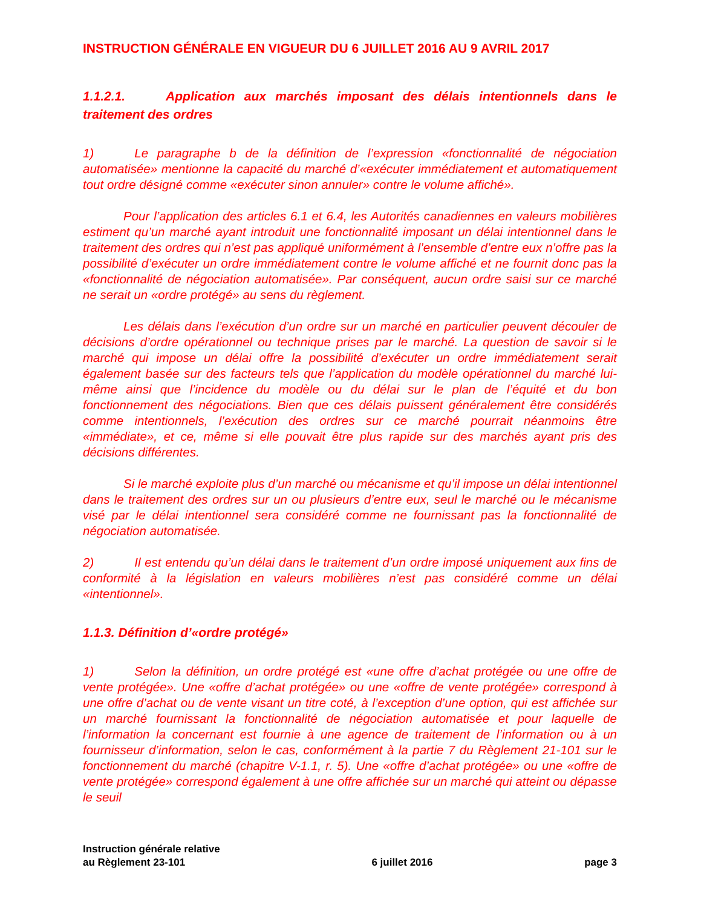INSTRUCTION GÉNÉRALE EN VIGUEUR DU 6 JUILLET 2016 AU 9 AVRIL 2017
1.1.2.1. Application aux marchés imposant des délais intentionnels dans le traitement des ordres
1) Le paragraphe b de la définition de l’expression «fonctionnalité de négociation automatisée» mentionne la capacité du marché d’«exécuter immédiatement et automatiquement tout ordre désigné comme «exécuter sinon annuler» contre le volume affiché».
Pour l’application des articles 6.1 et 6.4, les Autorités canadiennes en valeurs mobilières estiment qu’un marché ayant introduit une fonctionnalité imposant un délai intentionnel dans le traitement des ordres qui n’est pas appliqué uniformément à l’ensemble d’entre eux n’offre pas la possibilité d’exécuter un ordre immédiatement contre le volume affiché et ne fournit donc pas la «fonctionnalité de négociation automatisée». Par conséquent, aucun ordre saisi sur ce marché ne serait un «ordre protégé» au sens du règlement.
Les délais dans l’exécution d’un ordre sur un marché en particulier peuvent découler de décisions d’ordre opérationnel ou technique prises par le marché. La question de savoir si le marché qui impose un délai offre la possibilité d’exécuter un ordre immédiatement serait également basée sur des facteurs tels que l’application du modèle opérationnel du marché lui-même ainsi que l’incidence du modèle ou du délai sur le plan de l’équité et du bon fonctionnement des négociations. Bien que ces délais puissent généralement être considérés comme intentionnels, l’exécution des ordres sur ce marché pourrait néanmoins être «immédiate», et ce, même si elle pouvait être plus rapide sur des marchés ayant pris des décisions différentes.
Si le marché exploite plus d’un marché ou mécanisme et qu’il impose un délai intentionnel dans le traitement des ordres sur un ou plusieurs d’entre eux, seul le marché ou le mécanisme visé par le délai intentionnel sera considéré comme ne fournissant pas la fonctionnalité de négociation automatisée.
2) Il est entendu qu’un délai dans le traitement d’un ordre imposé uniquement aux fins de conformité à la législation en valeurs mobilières n’est pas considéré comme un délai «intentionnel».
1.1.3. Définition d’«ordre protégé»
1) Selon la définition, un ordre protégé est «une offre d’achat protégée ou une offre de vente protégée». Une «offre d’achat protégée» ou une «offre de vente protégée» correspond à une offre d’achat ou de vente visant un titre coté, à l’exception d’une option, qui est affichée sur un marché fournissant la fonctionnalité de négociation automatisée et pour laquelle de l’information la concernant est fournie à une agence de traitement de l’information ou à un fournisseur d’information, selon le cas, conformément à la partie 7 du Règlement 21-101 sur le fonctionnement du marché (chapitre V-1.1, r. 5). Une «offre d’achat protégée» ou une «offre de vente protégée» correspond également à une offre affichée sur un marché qui atteint ou dépasse le seuil
Instruction générale relative
au Règlement 23-101
6 juillet 2016
page 3